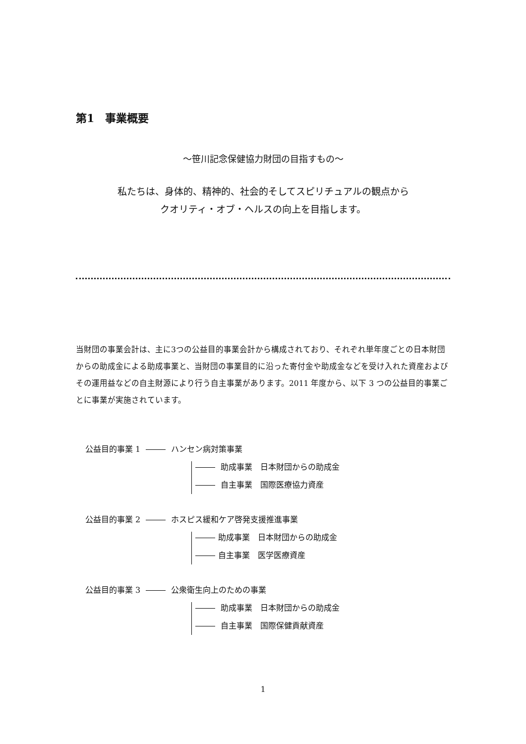第1　事業概要
～笹川記念保健協力財団の目指すもの～
私たちは、身体的、精神的、社会的そしてスピリチュアルの観点から
クオリティ・オブ・ヘルスの向上を目指します。
当財団の事業会計は、主に3つの公益目的事業会計から構成されており、それぞれ単年度ごとの日本財団からの助成金による助成事業と、当財団の事業目的に沿った寄付金や助成金などを受け入れた資産およびその運用益などの自主財源により行う自主事業があります。2011 年度から、以下 3 つの公益目的事業ごとに事業が実施されています。
公益目的事業 1 ハンセン病対策事業
助成事業　日本財団からの助成金
自主事業　国際医療協力資産
公益目的事業 2 ホスピス緩和ケア啓発支援推進事業
助成事業　日本財団からの助成金
自主事業　医学医療資産
公益目的事業 3 公衆衛生向上のための事業
助成事業　日本財団からの助成金
自主事業　国際保健貢献資産
1